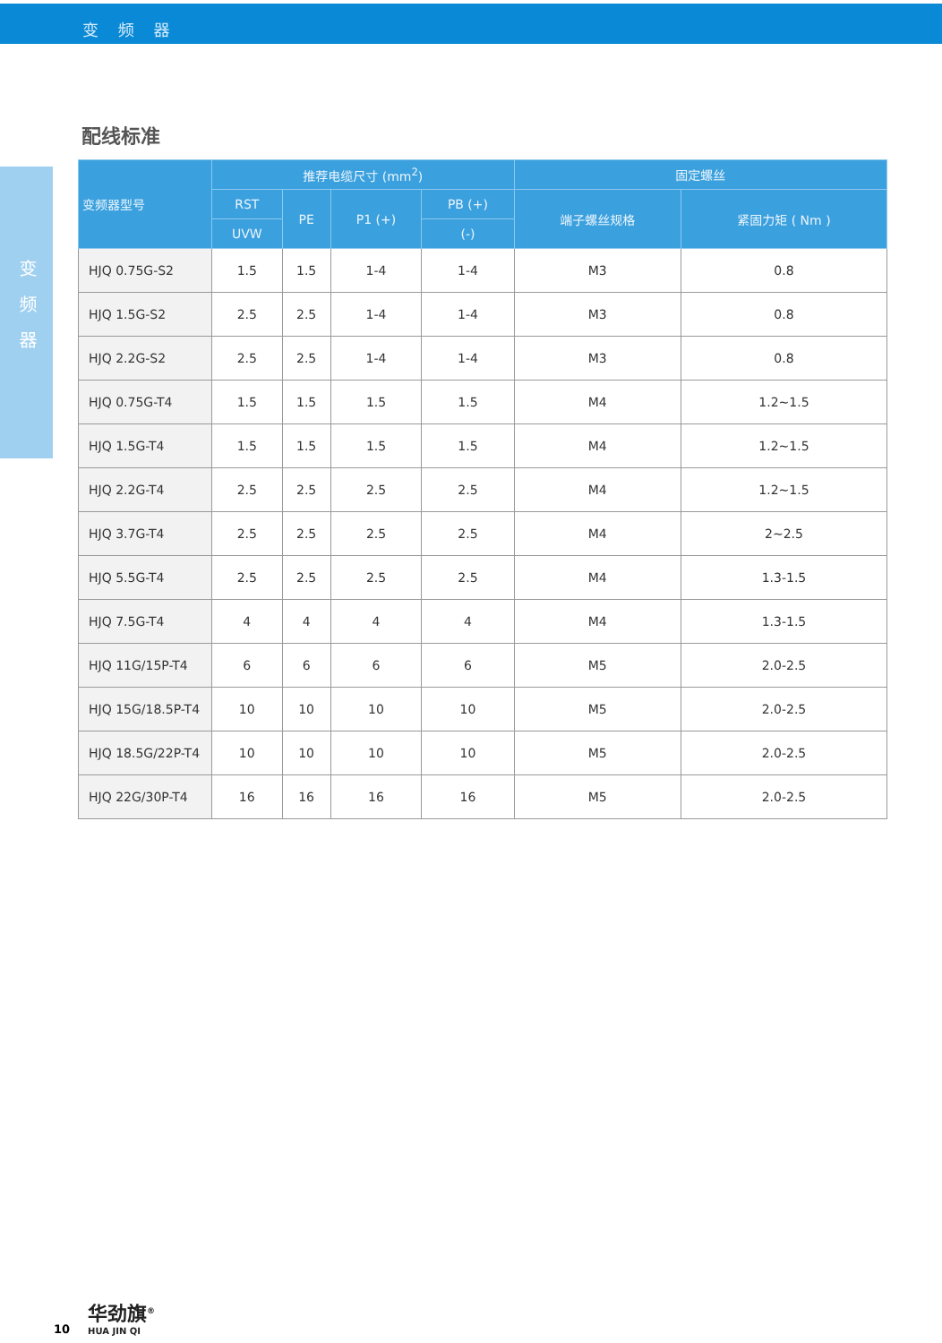变 频 器
变频器
配线标准
| 变频器型号 | 推荐电缆尺寸 (mm<sup>2</sup>) | | | | 固定螺丝 | |
| --- | --- | --- | --- | --- | --- | --- |
| | RST | PE | P1 (+) | PB (+) | 端子螺丝规格 | 紧固力矩 ( Nm ) |
| | UVW | | | (-) | | |
| HJQ 0.75G-S2 | 1.5 | 1.5 | 1-4 | 1-4 | M3 | 0.8 |
| HJQ 1.5G-S2 | 2.5 | 2.5 | 1-4 | 1-4 | M3 | 0.8 |
| HJQ 2.2G-S2 | 2.5 | 2.5 | 1-4 | 1-4 | M3 | 0.8 |
| HJQ 0.75G-T4 | 1.5 | 1.5 | 1.5 | 1.5 | M4 | 1.2~1.5 |
| HJQ 1.5G-T4 | 1.5 | 1.5 | 1.5 | 1.5 | M4 | 1.2~1.5 |
| HJQ 2.2G-T4 | 2.5 | 2.5 | 2.5 | 2.5 | M4 | 1.2~1.5 |
| HJQ 3.7G-T4 | 2.5 | 2.5 | 2.5 | 2.5 | M4 | 2~2.5 |
| HJQ 5.5G-T4 | 2.5 | 2.5 | 2.5 | 2.5 | M4 | 1.3-1.5 |
| HJQ 7.5G-T4 | 4 | 4 | 4 | 4 | M4 | 1.3-1.5 |
| HJQ 11G/15P-T4 | 6 | 6 | 6 | 6 | M5 | 2.0-2.5 |
| HJQ 15G/18.5P-T4 | 10 | 10 | 10 | 10 | M5 | 2.0-2.5 |
| HJQ 18.5G/22P-T4 | 10 | 10 | 10 | 10 | M5 | 2.0-2.5 |
| HJQ 22G/30P-T4 | 16 | 16 | 16 | 16 | M5 | 2.0-2.5 |
10
华劲旗<sup>®</sup>
HUA JIN QI